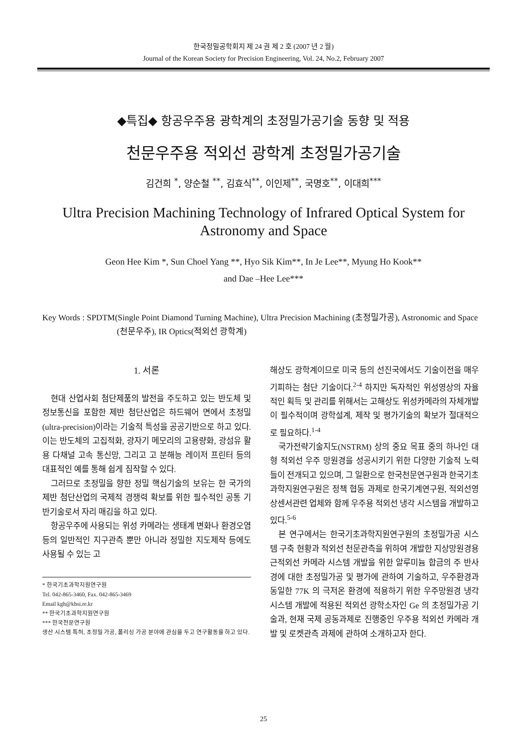한국정밀공학회지 제 24 권 제 2 호 (2007 년 2 월)
Journal of the Korean Society for Precision Engineering, Vol. 24, No.2, February 2007
◆특집◆ 항공우주용 광학계의 초정밀가공기술 동향 및 적용
천문우주용 적외선 광학계 초정밀가공기술
김건희 <sup>*</sup>, 양순철 <sup>**</sup>, 김효식<sup>**</sup>, 이인제<sup>**</sup>, 국명호<sup>**</sup>, 이대희<sup>***</sup>
Ultra Precision Machining Technology of Infrared Optical System for
Astronomy and Space
Geon Hee Kim *, Sun Choel Yang **, Hyo Sik Kim**, In Je Lee**, Myung Ho Kook**
and Dae –Hee Lee***
Key Words : SPDTM(Single Point Diamond Turning Machine), Ultra Precision Machining (초정밀가공), Astronomic and Space (천문우주), IR Optics(적외선 광학계)
1. 서론
현대 산업사회 첨단제품의 발전을 주도하고 있는 반도체 및 정보통신을 포함한 제반 첨단산업은 하드웨어 면에서 초정밀(ultra-precision)이라는 기술적 특성을 공공기반으로 하고 있다. 이는 반도체의 고집적화, 광자기 메모리의 고용량화, 광섬유 활용 다채널 고속 통신망, 그리고 고 분해능 레이저 프린터 등의 대표적인 예를 통해 쉽게 짐작할 수 있다.
그러므로 초정밀을 향한 정밀 핵심기술의 보유는 한 국가의 제반 첨단산업의 국제적 경쟁력 확보를 위한 필수적인 공통 기반기술로서 자리 매김을 하고 있다.
항공우주에 사용되는 위성 카메라는 생태계 변화나 환경오염 등의 일반적인 지구관측 뿐만 아니라 정밀한 지도제작 등에도 사용될 수 있는 고
* 한국기초과학지원연구원
Tel. 042-865-3460, Fax. 042-865-3469
Email kgh@kbsi.re.kr
** 한국기초과학지원연구원
*** 한국천문연구원
생산 시스템 특허, 초정밀 가공, 폴리싱 가공 분야에 관심을 두고 연구활동을 하고 있다.
해상도 광학계이므로 미국 등의 선진국에서도 기술이전을 매우 기피하는 첨단 기술이다.<sup>2-4</sup> 하지만 독자적인 위성영상의 자율적인 획득 및 관리를 위해서는 고해상도 위성카메라의 자체개발이 필수적이며 광학설계, 제작 및 평가기술의 확보가 절대적으로 필요하다.<sup>1-4</sup>
국가전략기술지도(NSTRM) 상의 중요 목표 중의 하나인 대형 적외선 우주 망원경을 성공시키기 위한 다양한 기술적 노력들이 전개되고 있으며, 그 일환으로 한국천문연구원과 한국기초과학지원연구원은 정책 협동 과제로 한국기계연구원, 적외선영상센서관련 업체와 함께 우주용 적외선 냉각 시스템을 개발하고 있다.<sup>5-6</sup>
본 연구에서는 한국기초과학지원연구원의 초정밀가공 시스템 구축 현황과 적외선 천문관측을 위하여 개발한 지상망원경용 근적외선 카메라 시스템 개발을 위한 알루미늄 합금의 주 반사경에 대한 초정밀가공 및 평가에 관하여 기술하고, 우주환경과 동일한 77K 의 극저온 환경에 적용하기 위한 우주망원경 냉각시스템 개발에 적용된 적외선 광학소자인 Ge 의 초정밀가공 기술과, 현재 국제 공동과제로 진행중인 우주용 적외선 카메라 개발 및 로켓관측 과제에 관하여 소개하고자 한다.
25